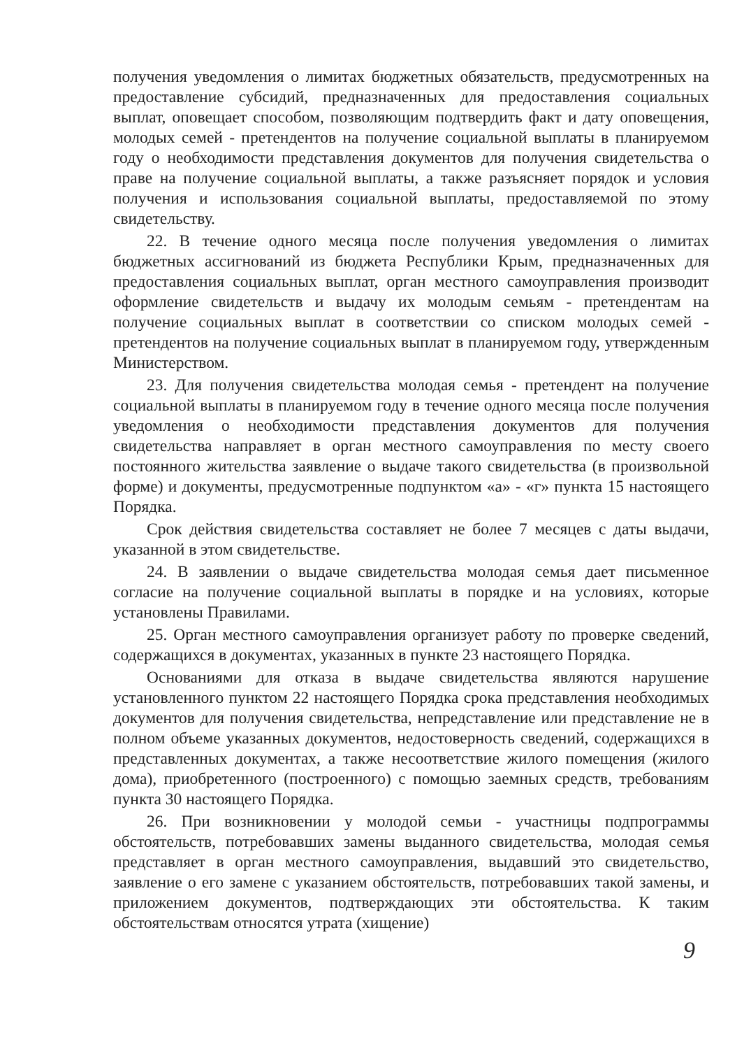получения уведомления о лимитах бюджетных обязательств, предусмотренных на предоставление субсидий, предназначенных для предоставления социальных выплат, оповещает способом, позволяющим подтвердить факт и дату оповещения, молодых семей - претендентов на получение социальной выплаты в планируемом году о необходимости представления документов для получения свидетельства о праве на получение социальной выплаты, а также разъясняет порядок и условия получения и использования социальной выплаты, предоставляемой по этому свидетельству.
22. В течение одного месяца после получения уведомления о лимитах бюджетных ассигнований из бюджета Республики Крым, предназначенных для предоставления социальных выплат, орган местного самоуправления производит оформление свидетельств и выдачу их молодым семьям - претендентам на получение социальных выплат в соответствии со списком молодых семей - претендентов на получение социальных выплат в планируемом году, утвержденным Министерством.
23. Для получения свидетельства молодая семья - претендент на получение социальной выплаты в планируемом году в течение одного месяца после получения уведомления о необходимости представления документов для получения свидетельства направляет в орган местного самоуправления по месту своего постоянного жительства заявление о выдаче такого свидетельства (в произвольной форме) и документы, предусмотренные подпунктом «а» - «г» пункта 15 настоящего Порядка.
Срок действия свидетельства составляет не более 7 месяцев с даты выдачи, указанной в этом свидетельстве.
24. В заявлении о выдаче свидетельства молодая семья дает письменное согласие на получение социальной выплаты в порядке и на условиях, которые установлены Правилами.
25. Орган местного самоуправления организует работу по проверке сведений, содержащихся в документах, указанных в пункте 23 настоящего Порядка.
Основаниями для отказа в выдаче свидетельства являются нарушение установленного пунктом 22 настоящего Порядка срока представления необходимых документов для получения свидетельства, непредставление или представление не в полном объеме указанных документов, недостоверность сведений, содержащихся в представленных документах, а также несоответствие жилого помещения (жилого дома), приобретенного (построенного) с помощью заемных средств, требованиям пункта 30 настоящего Порядка.
26. При возникновении у молодой семьи - участницы подпрограммы обстоятельств, потребовавших замены выданного свидетельства, молодая семья представляет в орган местного самоуправления, выдавший это свидетельство, заявление о его замене с указанием обстоятельств, потребовавших такой замены, и приложением документов, подтверждающих эти обстоятельства. К таким обстоятельствам относятся утрата (хищение)
9